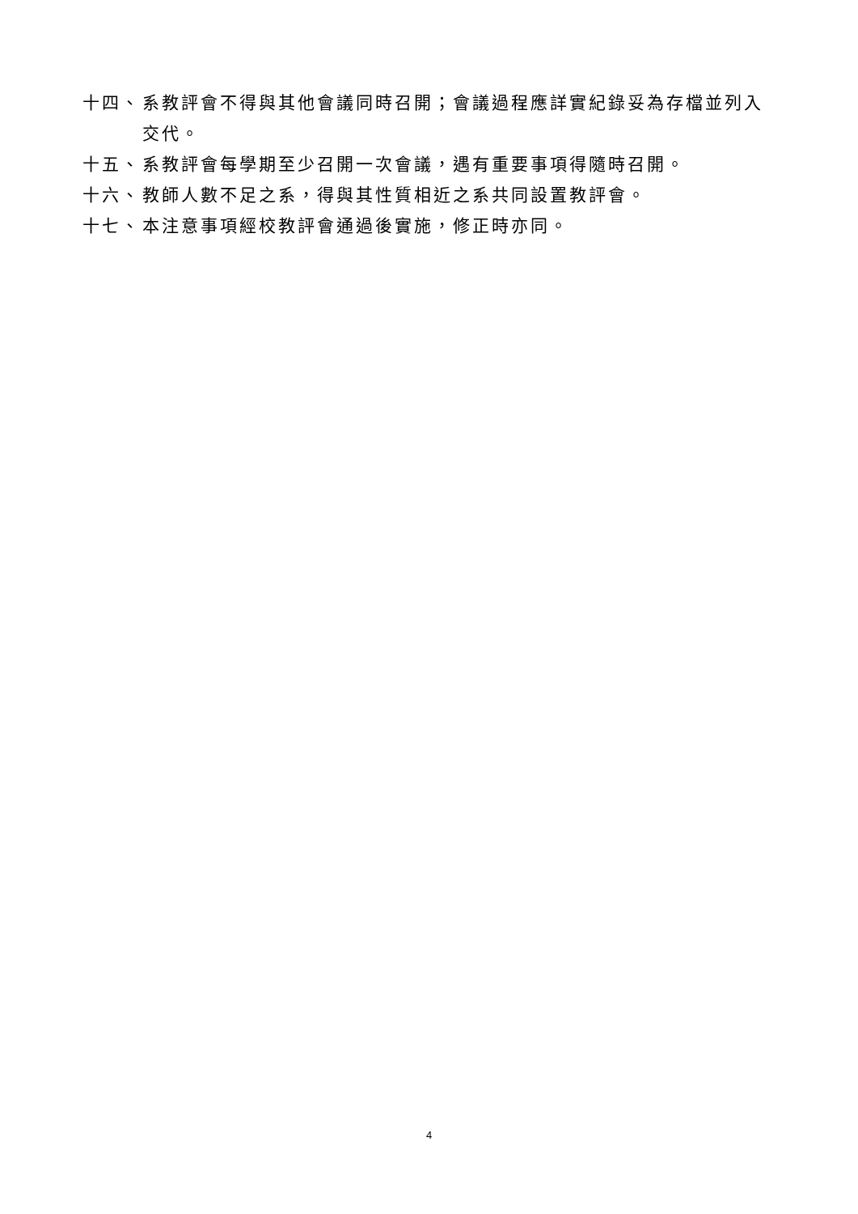十四、 系教評會不得與其他會議同時召開；會議過程應詳實紀錄妥為存檔並列入交代。
十五、 系教評會每學期至少召開一次會議，遇有重要事項得隨時召開。
十六、 教師人數不足之系，得與其性質相近之系共同設置教評會。
十七、 本注意事項經校教評會通過後實施，修正時亦同。
4